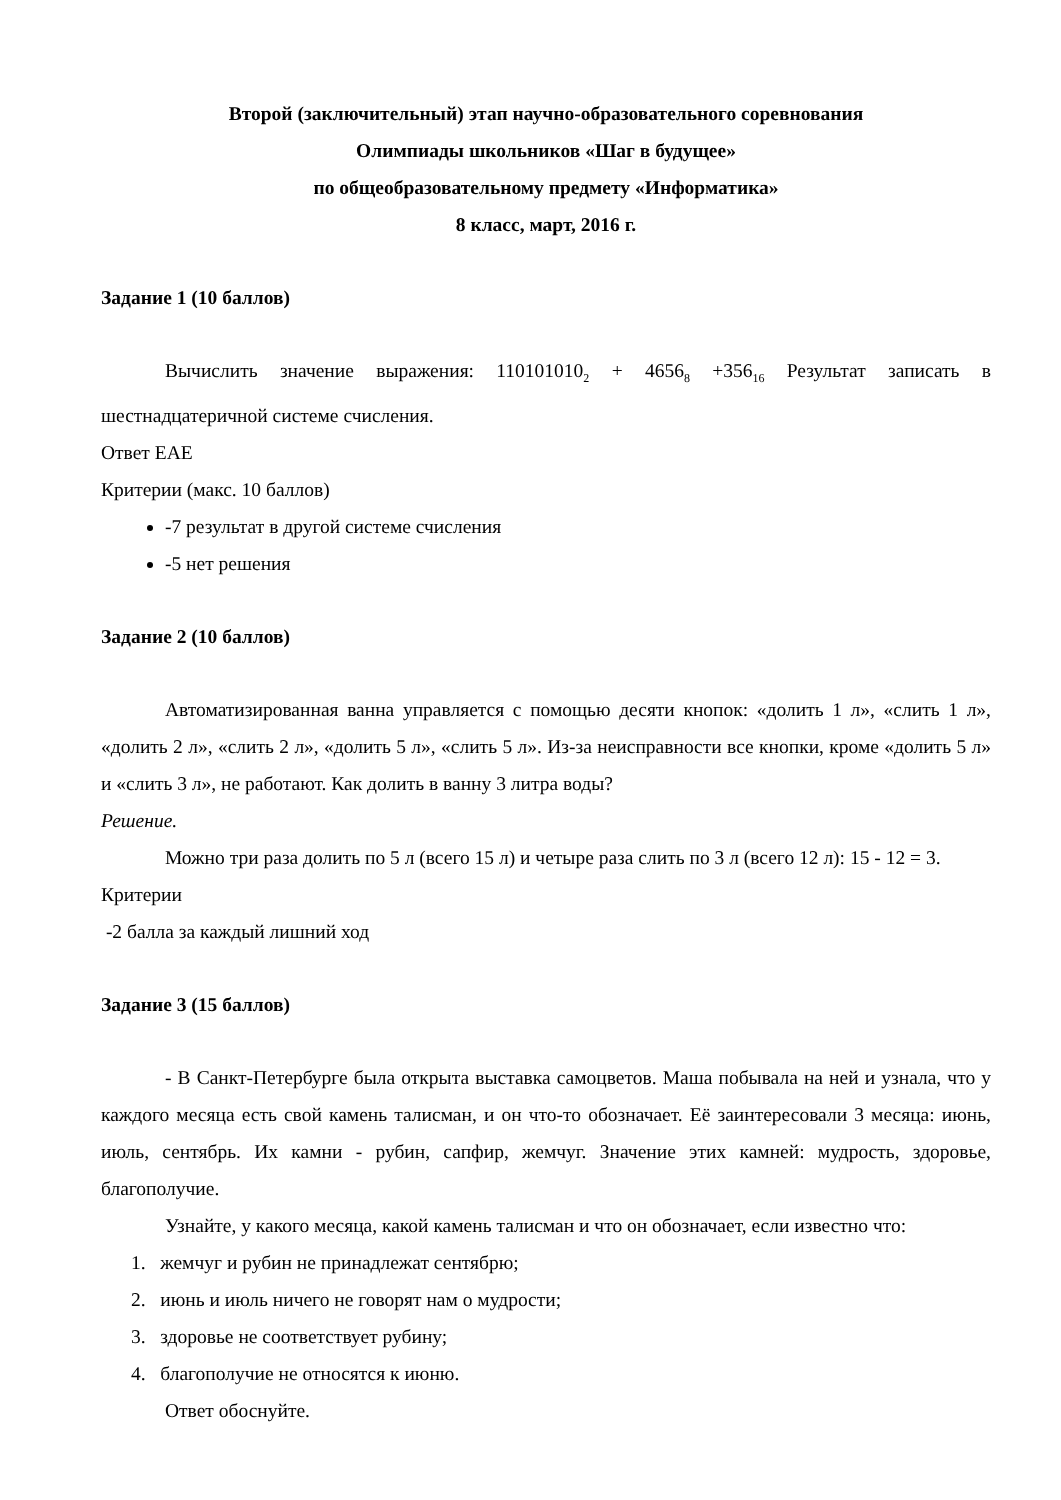Второй (заключительный) этап научно-образовательного соревнования
Олимпиады школьников «Шаг в будущее»
по общеобразовательному предмету «Информатика»
8 класс, март, 2016 г.
Задание 1 (10 баллов)
Вычислить значение выражения: 110101010<sub>2</sub> + 4656<sub>8</sub> +356<sub>16</sub> Результат записать в шестнадцатеричной системе счисления.
Ответ EAE
Критерии (макс. 10 баллов)
-7 результат в другой системе счисления
-5 нет решения
Задание 2 (10 баллов)
Автоматизированная ванна управляется с помощью десяти кнопок: «долить 1 л», «слить 1 л», «долить 2 л», «слить 2 л», «долить 5 л», «слить 5 л». Из-за неисправности все кнопки, кроме «долить 5 л» и «слить 3 л», не работают. Как долить в ванну 3 литра воды?
Решение.
Можно три раза долить по 5 л (всего 15 л) и четыре раза слить по 3 л (всего 12 л): 15 - 12 = 3.
Критерии
-2 балла за каждый лишний ход
Задание 3 (15 баллов)
- В Санкт-Петербурге была открыта выставка самоцветов. Маша побывала на ней и узнала, что у каждого месяца есть свой камень талисман, и он что-то обозначает. Её заинтересовали 3 месяца: июнь, июль, сентябрь. Их камни - рубин, сапфир, жемчуг. Значение этих камней: мудрость, здоровье, благополучие.
Узнайте, у какого месяца, какой камень талисман и что он обозначает, если известно что:
1. жемчуг и рубин не принадлежат сентябрю;
2. июнь и июль ничего не говорят нам о мудрости;
3. здоровье не соответствует рубину;
4. благополучие не относятся к июню.
Ответ обоснуйте.